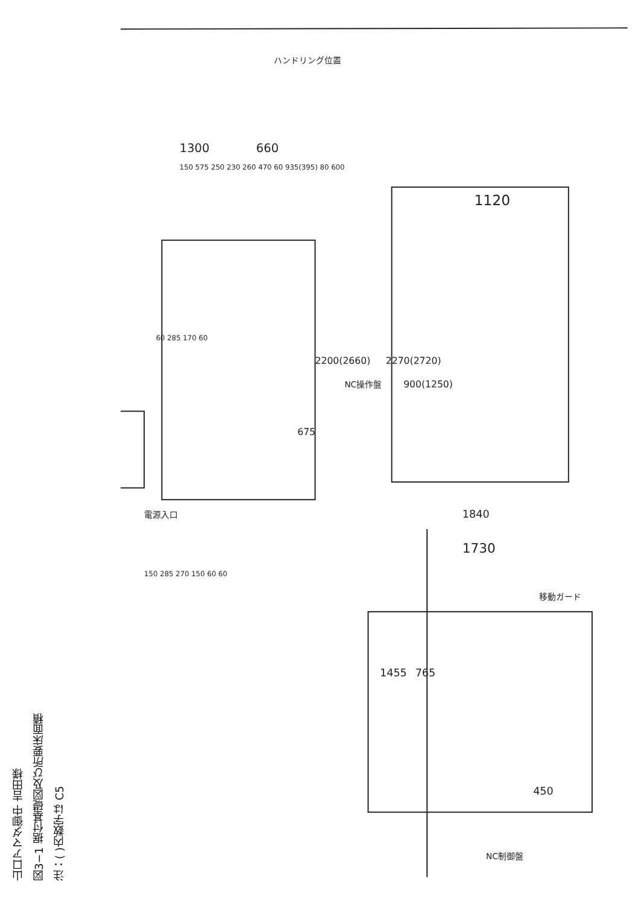山口アマダ御中 吉田様
図3−1 据付基礎図及び所要床面積
注：( )内数字は C5
1300
660
1120
1730
1840
2200(2660)
2270(2720)
900(1250)
675
765
1455
450
ハンドリング位置
NC操作盤
NC制御盤
移動ガード
電源入口
150 285 270 150 60 60
60 285 170 60
150 575 250 230 260 470 60 935(395) 80 600